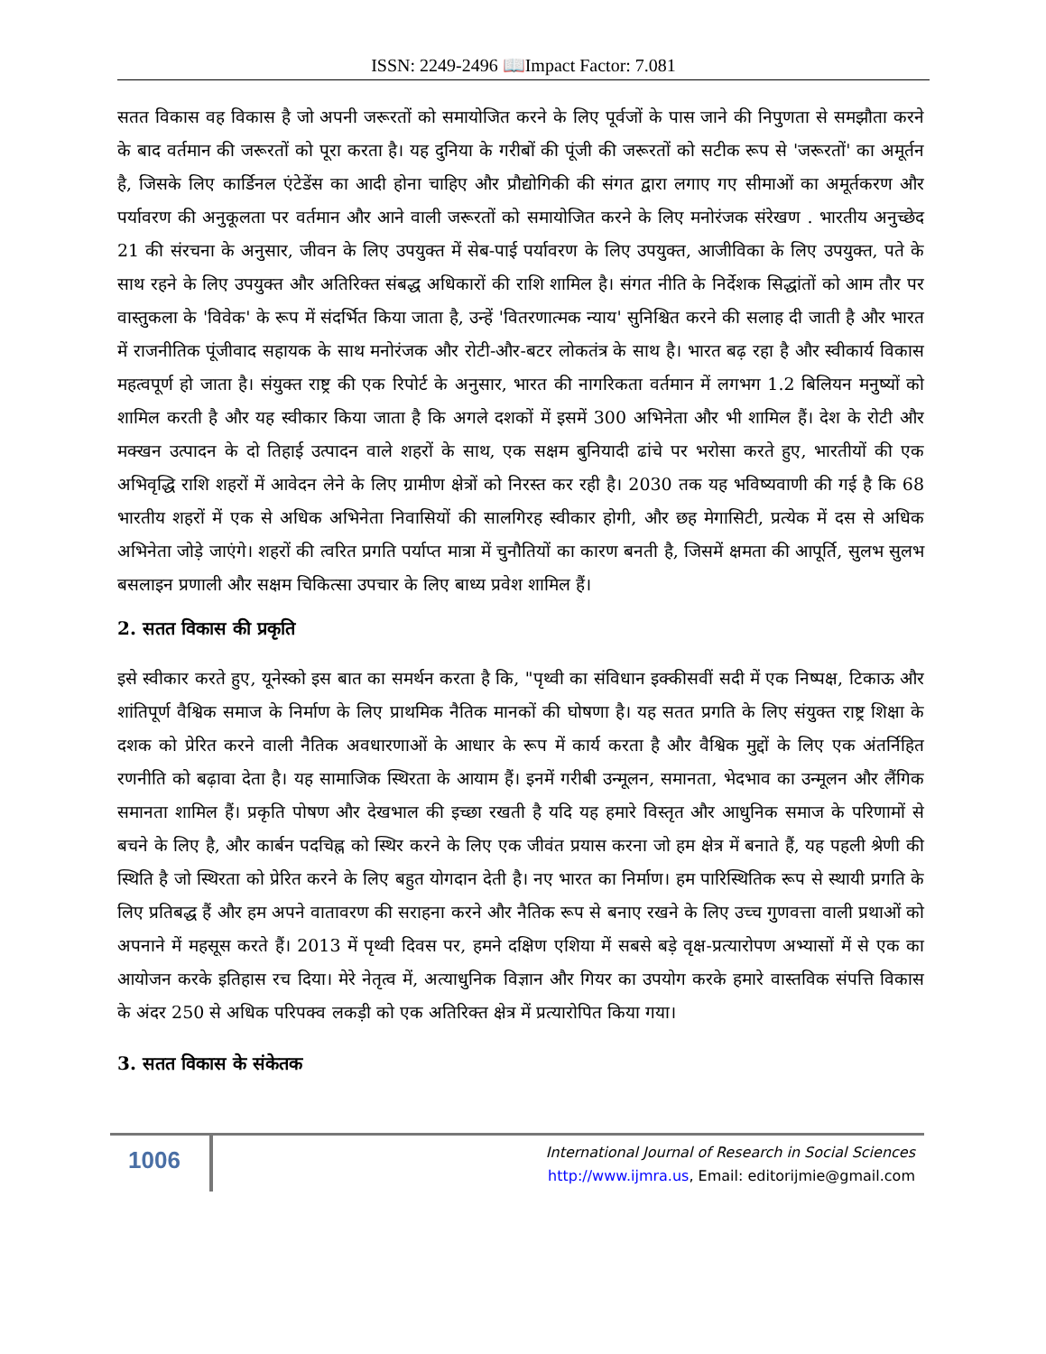ISSN: 2249-2496 📖Impact Factor: 7.081
सतत विकास वह विकास है जो अपनी जरूरतों को समायोजित करने के लिए पूर्वजों के पास जाने की निपुणता से समझौता करने के बाद वर्तमान की जरूरतों को पूरा करता है। यह दुनिया के गरीबों की पूंजी की जरूरतों को सटीक रूप से 'जरूरतों' का अमूर्तन है, जिसके लिए कार्डिनल एंटेडेंस का आदी होना चाहिए और प्रौद्योगिकी की संगत द्वारा लगाए गए सीमाओं का अमूर्तकरण और पर्यावरण की अनुकूलता पर वर्तमान और आने वाली जरूरतों को समायोजित करने के लिए मनोरंजक संरेखण . भारतीय अनुच्छेद 21 की संरचना के अनुसार, जीवन के लिए उपयुक्त में सेब-पाई पर्यावरण के लिए उपयुक्त, आजीविका के लिए उपयुक्त, पते के साथ रहने के लिए उपयुक्त और अतिरिक्त संबद्ध अधिकारों की राशि शामिल है। संगत नीति के निर्देशक सिद्धांतों को आम तौर पर वास्तुकला के 'विवेक' के रूप में संदर्भित किया जाता है, उन्हें 'वितरणात्मक न्याय' सुनिश्चित करने की सलाह दी जाती है और भारत में राजनीतिक पूंजीवाद सहायक के साथ मनोरंजक और रोटी-और-बटर लोकतंत्र के साथ है। भारत बढ़ रहा है और स्वीकार्य विकास महत्वपूर्ण हो जाता है। संयुक्त राष्ट्र की एक रिपोर्ट के अनुसार, भारत की नागरिकता वर्तमान में लगभग 1.2 बिलियन मनुष्यों को शामिल करती है और यह स्वीकार किया जाता है कि अगले दशकों में इसमें 300 अभिनेता और भी शामिल हैं। देश के रोटी और मक्खन उत्पादन के दो तिहाई उत्पादन वाले शहरों के साथ, एक सक्षम बुनियादी ढांचे पर भरोसा करते हुए, भारतीयों की एक अभिवृद्धि राशि शहरों में आवेदन लेने के लिए ग्रामीण क्षेत्रों को निरस्त कर रही है। 2030 तक यह भविष्यवाणी की गई है कि 68 भारतीय शहरों में एक से अधिक अभिनेता निवासियों की सालगिरह स्वीकार होगी, और छह मेगासिटी, प्रत्येक में दस से अधिक अभिनेता जोड़े जाएंगे। शहरों की त्वरित प्रगति पर्याप्त मात्रा में चुनौतियों का कारण बनती है, जिसमें क्षमता की आपूर्ति, सुलभ सुलभ बसलाइन प्रणाली और सक्षम चिकित्सा उपचार के लिए बाध्य प्रवेश शामिल हैं।
2. सतत विकास की प्रकृति
इसे स्वीकार करते हुए, यूनेस्को इस बात का समर्थन करता है कि, "पृथ्वी का संविधान इक्कीसवीं सदी में एक निष्पक्ष, टिकाऊ और शांतिपूर्ण वैश्विक समाज के निर्माण के लिए प्राथमिक नैतिक मानकों की घोषणा है। यह सतत प्रगति के लिए संयुक्त राष्ट्र शिक्षा के दशक को प्रेरित करने वाली नैतिक अवधारणाओं के आधार के रूप में कार्य करता है और वैश्विक मुद्दों के लिए एक अंतर्निहित रणनीति को बढ़ावा देता है। यह सामाजिक स्थिरता के आयाम हैं। इनमें गरीबी उन्मूलन, समानता, भेदभाव का उन्मूलन और लैंगिक समानता शामिल हैं। प्रकृति पोषण और देखभाल की इच्छा रखती है यदि यह हमारे विस्तृत और आधुनिक समाज के परिणामों से बचने के लिए है, और कार्बन पदचिह्न को स्थिर करने के लिए एक जीवंत प्रयास करना जो हम क्षेत्र में बनाते हैं, यह पहली श्रेणी की स्थिति है जो स्थिरता को प्रेरित करने के लिए बहुत योगदान देती है। नए भारत का निर्माण। हम पारिस्थितिक रूप से स्थायी प्रगति के लिए प्रतिबद्ध हैं और हम अपने वातावरण की सराहना करने और नैतिक रूप से बनाए रखने के लिए उच्च गुणवत्ता वाली प्रथाओं को अपनाने में महसूस करते हैं। 2013 में पृथ्वी दिवस पर, हमने दक्षिण एशिया में सबसे बड़े वृक्ष-प्रत्यारोपण अभ्यासों में से एक का आयोजन करके इतिहास रच दिया। मेरे नेतृत्व में, अत्याधुनिक विज्ञान और गियर का उपयोग करके हमारे वास्तविक संपत्ति विकास के अंदर 250 से अधिक परिपक्व लकड़ी को एक अतिरिक्त क्षेत्र में प्रत्यारोपित किया गया।
3. सतत विकास के संकेतक
1006
International Journal of Research in Social Sciences
http://www.ijmra.us, Email: editorijmie@gmail.com